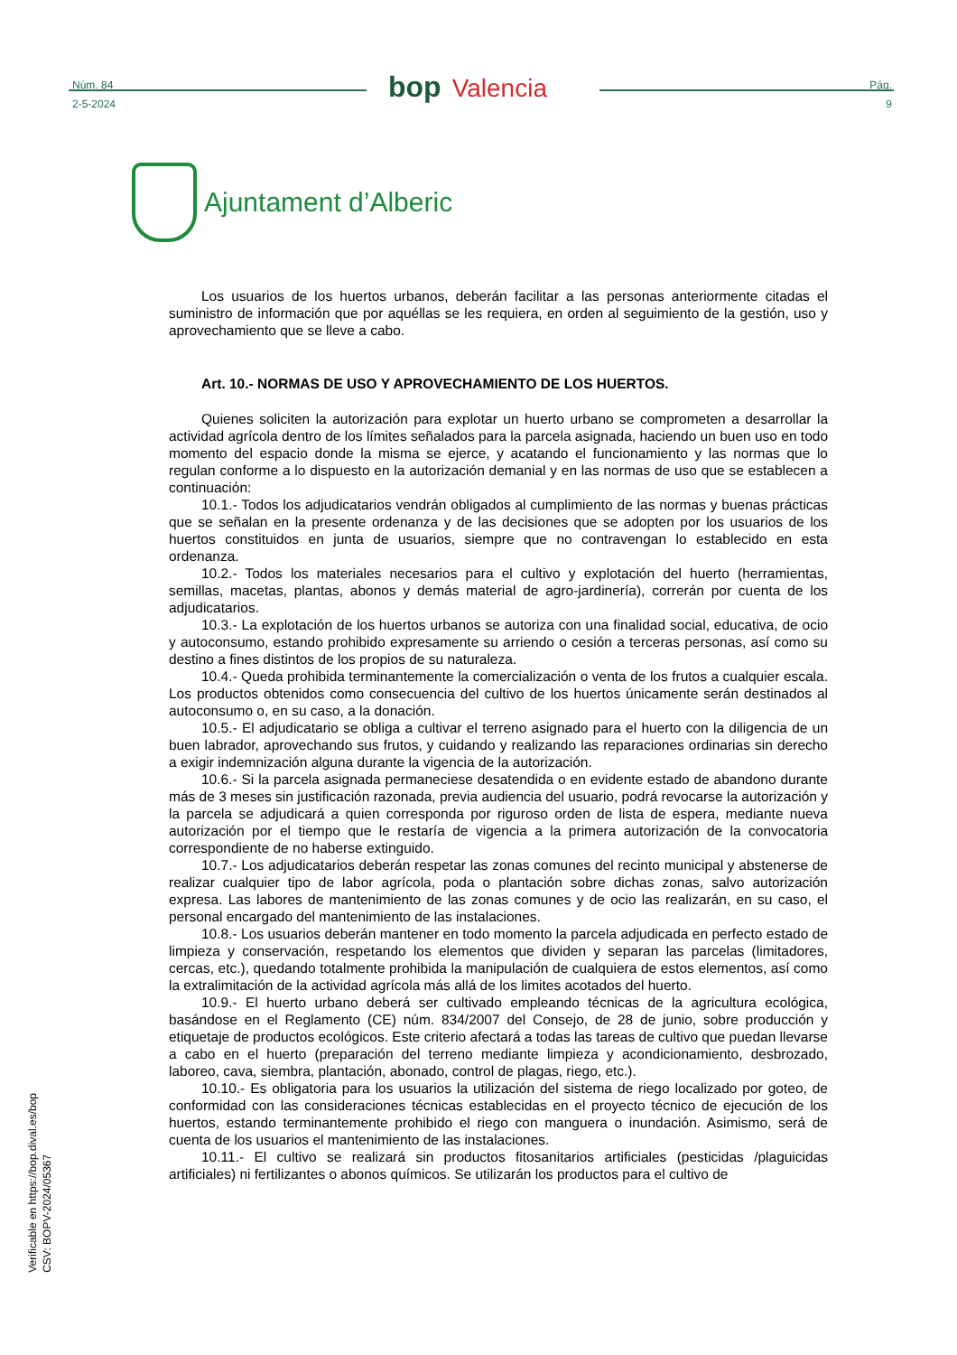Núm. 84
2-5-2024
bop Valencia
Pág.
9
Ajuntament d’Alberic
Los usuarios de los huertos urbanos, deberán facilitar a las personas anteriormente citadas el suministro de información que por aquéllas se les requiera, en orden al seguimiento de la gestión, uso y aprovechamiento que se lleve a cabo.
Art. 10.- NORMAS DE USO Y APROVECHAMIENTO DE LOS HUERTOS.
Quienes soliciten la autorización para explotar un huerto urbano se comprometen a desarrollar la actividad agrícola dentro de los límites señalados para la parcela asignada, haciendo un buen uso en todo momento del espacio donde la misma se ejerce, y acatando el funcionamiento y las normas que lo regulan conforme a lo dispuesto en la autorización demanial y en las normas de uso que se establecen a continuación:
10.1.- Todos los adjudicatarios vendrán obligados al cumplimiento de las normas y buenas prácticas que se señalan en la presente ordenanza y de las decisiones que se adopten por los usuarios de los huertos constituidos en junta de usuarios, siempre que no contravengan lo establecido en esta ordenanza.
10.2.- Todos los materiales necesarios para el cultivo y explotación del huerto (herramientas, semillas, macetas, plantas, abonos y demás material de agro-jardinería), correrán por cuenta de los adjudicatarios.
10.3.- La explotación de los huertos urbanos se autoriza con una finalidad social, educativa, de ocio y autoconsumo, estando prohibido expresamente su arriendo o cesión a terceras personas, así como su destino a fines distintos de los propios de su naturaleza.
10.4.- Queda prohibida terminantemente la comercialización o venta de los frutos a cualquier escala. Los productos obtenidos como consecuencia del cultivo de los huertos únicamente serán destinados al autoconsumo o, en su caso, a la donación.
10.5.- El adjudicatario se obliga a cultivar el terreno asignado para el huerto con la diligencia de un buen labrador, aprovechando sus frutos, y cuidando y realizando las reparaciones ordinarias sin derecho a exigir indemnización alguna durante la vigencia de la autorización.
10.6.- Si la parcela asignada permaneciese desatendida o en evidente estado de abandono durante más de 3 meses sin justificación razonada, previa audiencia del usuario, podrá revocarse la autorización y la parcela se adjudicará a quien corresponda por riguroso orden de lista de espera, mediante nueva autorización por el tiempo que le restaría de vigencia a la primera autorización de la convocatoria correspondiente de no haberse extinguido.
10.7.- Los adjudicatarios deberán respetar las zonas comunes del recinto municipal y abstenerse de realizar cualquier tipo de labor agrícola, poda o plantación sobre dichas zonas, salvo autorización expresa. Las labores de mantenimiento de las zonas comunes y de ocio las realizarán, en su caso, el personal encargado del mantenimiento de las instalaciones.
10.8.- Los usuarios deberán mantener en todo momento la parcela adjudicada en perfecto estado de limpieza y conservación, respetando los elementos que dividen y separan las parcelas (limitadores, cercas, etc.), quedando totalmente prohibida la manipulación de cualquiera de estos elementos, así como la extralimitación de la actividad agrícola más allá de los limites acotados del huerto.
10.9.- El huerto urbano deberá ser cultivado empleando técnicas de la agricultura ecológica, basándose en el Reglamento (CE) núm. 834/2007 del Consejo, de 28 de junio, sobre producción y etiquetaje de productos ecológicos. Este criterio afectará a todas las tareas de cultivo que puedan llevarse a cabo en el huerto (preparación del terreno mediante limpieza y acondicionamiento, desbrozado, laboreo, cava, siembra, plantación, abonado, control de plagas, riego, etc.).
10.10.- Es obligatoria para los usuarios la utilización del sistema de riego localizado por goteo, de conformidad con las consideraciones técnicas establecidas en el proyecto técnico de ejecución de los huertos, estando terminantemente prohibido el riego con manguera o inundación. Asimismo, será de cuenta de los usuarios el mantenimiento de las instalaciones.
10.11.- El cultivo se realizará sin productos fitosanitarios artificiales (pesticidas /plaguicidas artificiales) ni fertilizantes o abonos químicos. Se utilizarán los productos para el cultivo de
Verificable en https://bop.dival.es/bop
CSV: BOPV-2024/05367